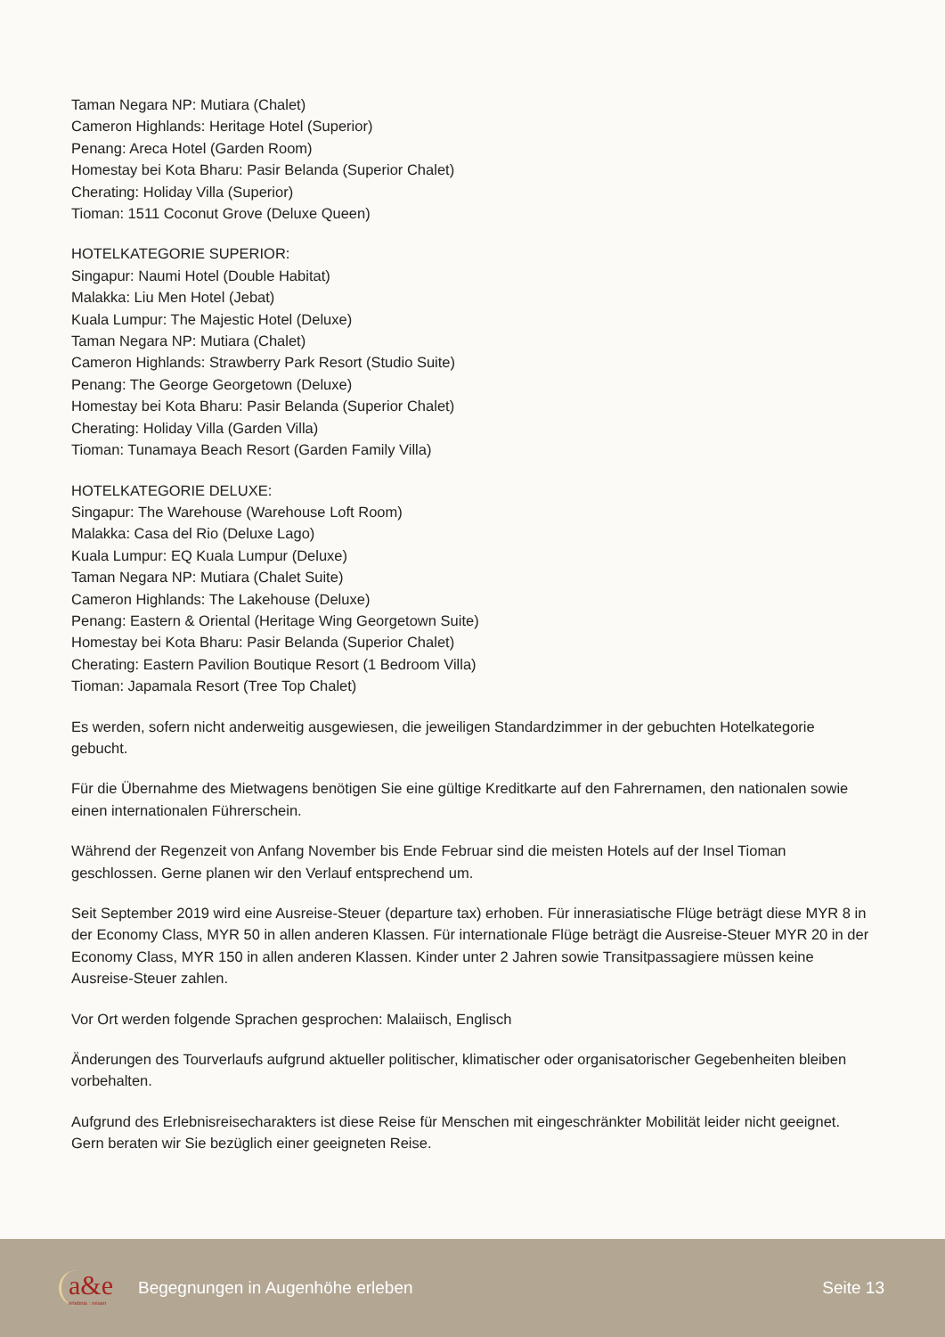Taman Negara NP: Mutiara (Chalet)
Cameron Highlands: Heritage Hotel (Superior)
Penang: Areca Hotel (Garden Room)
Homestay bei Kota Bharu: Pasir Belanda (Superior Chalet)
Cherating: Holiday Villa (Superior)
Tioman: 1511 Coconut Grove (Deluxe Queen)
HOTELKATEGORIE SUPERIOR:
Singapur: Naumi Hotel (Double Habitat)
Malakka: Liu Men Hotel (Jebat)
Kuala Lumpur: The Majestic Hotel (Deluxe)
Taman Negara NP: Mutiara (Chalet)
Cameron Highlands: Strawberry Park Resort (Studio Suite)
Penang: The George Georgetown (Deluxe)
Homestay bei Kota Bharu: Pasir Belanda (Superior Chalet)
Cherating: Holiday Villa (Garden Villa)
Tioman: Tunamaya Beach Resort (Garden Family Villa)
HOTELKATEGORIE DELUXE:
Singapur: The Warehouse (Warehouse Loft Room)
Malakka: Casa del Rio (Deluxe Lago)
Kuala Lumpur: EQ Kuala Lumpur (Deluxe)
Taman Negara NP: Mutiara (Chalet Suite)
Cameron Highlands: The Lakehouse (Deluxe)
Penang: Eastern & Oriental (Heritage Wing Georgetown Suite)
Homestay bei Kota Bharu: Pasir Belanda (Superior Chalet)
Cherating: Eastern Pavilion Boutique Resort (1 Bedroom Villa)
Tioman: Japamala Resort (Tree Top Chalet)
Es werden, sofern nicht anderweitig ausgewiesen, die jeweiligen Standardzimmer in der gebuchten Hotelkategorie gebucht.
Für die Übernahme des Mietwagens benötigen Sie eine gültige Kreditkarte auf den Fahrernamen, den nationalen sowie einen internationalen Führerschein.
Während der Regenzeit von Anfang November bis Ende Februar sind die meisten Hotels auf der Insel Tioman geschlossen. Gerne planen wir den Verlauf entsprechend um.
Seit September 2019 wird eine Ausreise-Steuer (departure tax) erhoben. Für innerasiatische Flüge beträgt diese MYR 8 in der Economy Class, MYR 50 in allen anderen Klassen. Für internationale Flüge beträgt die Ausreise-Steuer MYR 20 in der Economy Class, MYR 150 in allen anderen Klassen. Kinder unter 2 Jahren sowie Transitpassagiere müssen keine Ausreise-Steuer zahlen.
Vor Ort werden folgende Sprachen gesprochen: Malaiisch, Englisch
Änderungen des Tourverlaufs aufgrund aktueller politischer, klimatischer oder organisatorischer Gegebenheiten bleiben vorbehalten.
Aufgrund des Erlebnisreisecharakters ist diese Reise für Menschen mit eingeschränkter Mobilität leider nicht geeignet. Gern beraten wir Sie bezüglich einer geeigneten Reise.
a&e
erlebnis : reisen
Begegnungen in Augenhöhe erleben
Seite 13